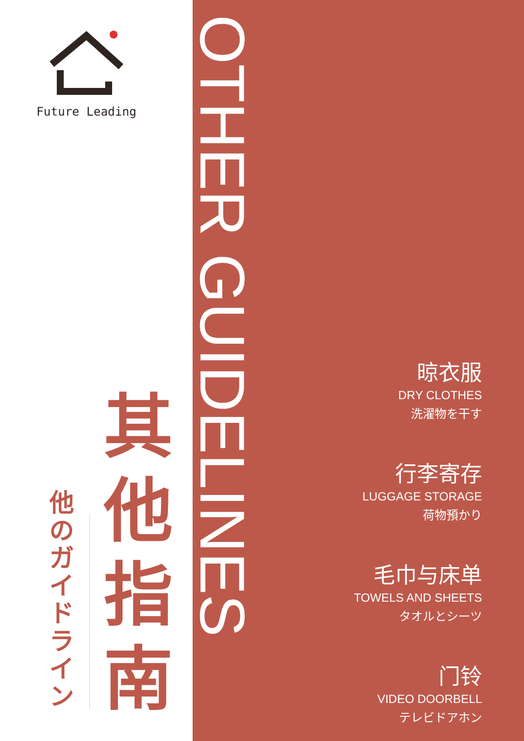Future Leading
其他指南
他のガイドライン
OTHER GUIDELINES
晾衣服
DRY CLOTHES
洗濯物を干す
行李寄存
LUGGAGE STORAGE
荷物預かり
毛巾与床单
TOWELS AND SHEETS
タオルとシーツ
门铃
VIDEO DOORBELL
テレビドアホン